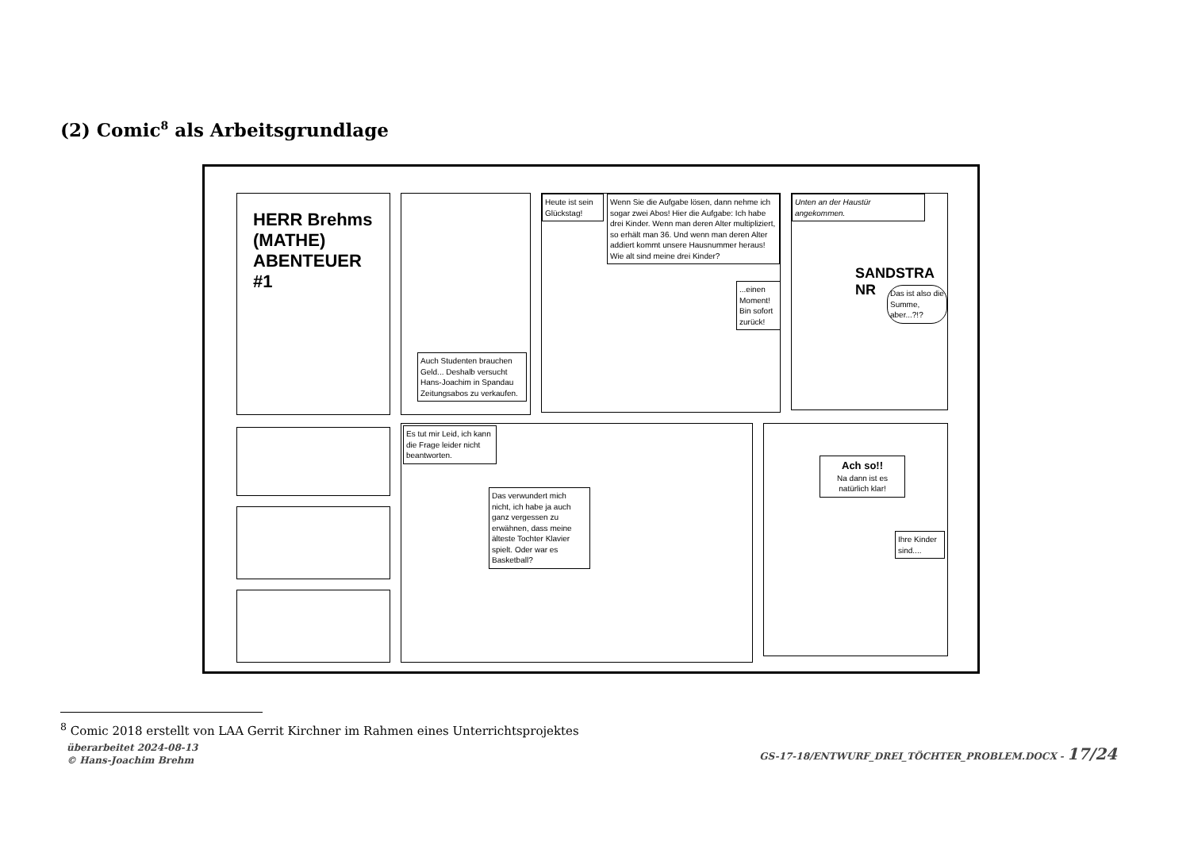(2) Comic<sup>8</sup> als Arbeitsgrundlage
HERR Brehms (MATHE) ABENTEUER #1
Auch Studenten brauchen Geld... Deshalb versucht Hans-Joachim in Spandau Zeitungsabos zu verkaufen.
Heute ist sein Glückstag!
Wenn Sie die Aufgabe lösen, dann nehme ich sogar zwei Abos! Hier die Aufgabe: Ich habe drei Kinder. Wenn man deren Alter multipliziert, so erhält man 36. Und wenn man deren Alter addiert kommt unsere Hausnummer heraus! Wie alt sind meine drei Kinder?
...einen Moment! Bin sofort zurück!
Unten an der Haustür angekommen.
SANDSTRA NR
Das ist also die Summe, aber...?!?
Es tut mir Leid, ich kann die Frage leider nicht beantworten.
Das verwundert mich nicht, ich habe ja auch ganz vergessen zu erwähnen, dass meine älteste Tochter Klavier spielt. Oder war es Basketball?
Ach so!!
Na dann ist es natürlich klar!
Ihre Kinder sind....
<sup>8</sup> Comic 2018 erstellt von LAA Gerrit Kirchner im Rahmen eines Unterrichtsprojektes
überarbeitet 2024-08-13
© Hans-Joachim Brehm
GS-17-18/ENTWURF_DREI_TÖCHTER_PROBLEM.DOCX - 17/24